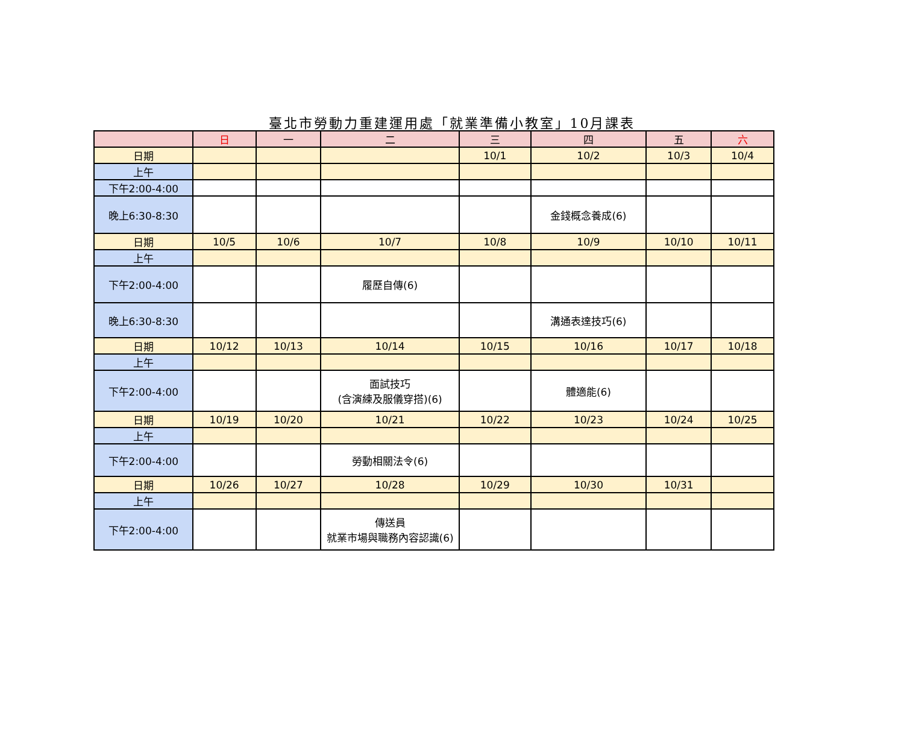臺北市勞動力重建運用處「就業準備小教室」10月課表
| | 日 | 一 | 二 | 三 | 四 | 五 | 六 |
| --- | --- | --- | --- | --- | --- | --- | --- |
| 日期 | | | | 10/1 | 10/2 | 10/3 | 10/4 |
| 上午 | | | | | | | |
| 下午2:00-4:00 | | | | | | | |
| 晚上6:30-8:30 | | | | | 金錢概念養成(6) | | |
| 日期 | 10/5 | 10/6 | 10/7 | 10/8 | 10/9 | 10/10 | 10/11 |
| 上午 | | | | | | | |
| 下午2:00-4:00 | | | 履歷自傳(6) | | | | |
| 晚上6:30-8:30 | | | | | 溝通表達技巧(6) | | |
| 日期 | 10/12 | 10/13 | 10/14 | 10/15 | 10/16 | 10/17 | 10/18 |
| 上午 | | | | | | | |
| 下午2:00-4:00 | | | 面試技巧 (含演練及服儀穿搭)(6) | | 體適能(6) | | |
| 日期 | 10/19 | 10/20 | 10/21 | 10/22 | 10/23 | 10/24 | 10/25 |
| 上午 | | | | | | | |
| 下午2:00-4:00 | | | 勞動相關法令(6) | | | | |
| 日期 | 10/26 | 10/27 | 10/28 | 10/29 | 10/30 | 10/31 | |
| 上午 | | | | | | | |
| 下午2:00-4:00 | | | 傳送員 就業市場與職務內容認識(6) | | | | |